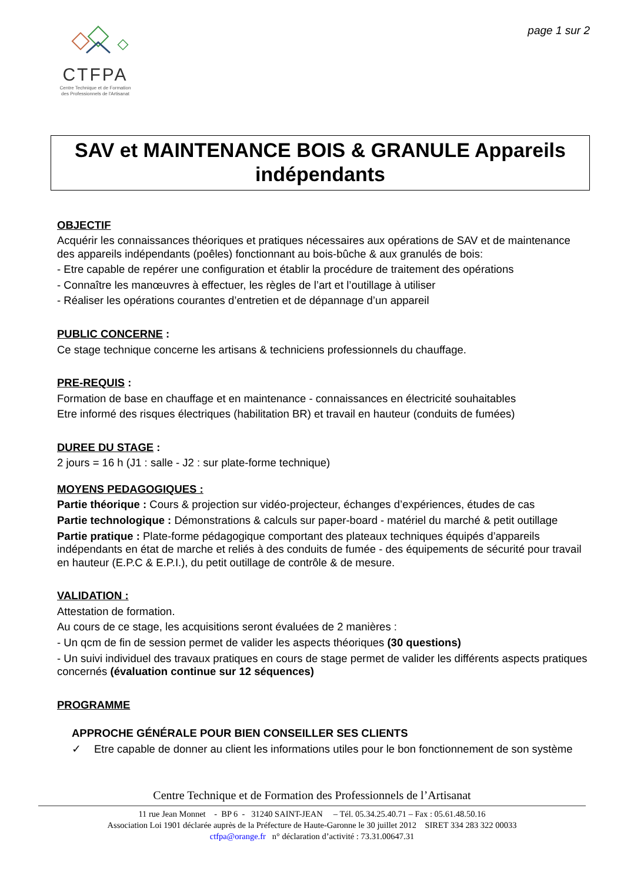CTFPA
Centre Technique et de Formation
des Professionnels de l'Artisanat
page 1 sur 2
SAV et MAINTENANCE BOIS & GRANULE Appareils indépendants
OBJECTIF
Acquérir les connaissances théoriques et pratiques nécessaires aux opérations de SAV et de maintenance des appareils indépendants (poêles) fonctionnant au bois-bûche & aux granulés de bois:
- Etre capable de repérer une configuration et établir la procédure de traitement des opérations
- Connaître les manœuvres à effectuer, les règles de l’art et l’outillage à utiliser
- Réaliser les opérations courantes d’entretien et de dépannage d’un appareil
PUBLIC CONCERNE :
Ce stage technique concerne les artisans & techniciens professionnels du chauffage.
PRE-REQUIS :
Formation de base en chauffage et en maintenance - connaissances en électricité souhaitables
Etre informé des risques électriques (habilitation BR) et travail en hauteur (conduits de fumées)
DUREE DU STAGE :
2 jours = 16 h (J1 : salle - J2 : sur plate-forme technique)
MOYENS PEDAGOGIQUES :
Partie théorique : Cours & projection sur vidéo-projecteur, échanges d’expériences, études de cas
Partie technologique : Démonstrations & calculs sur paper-board - matériel du marché & petit outillage
Partie pratique : Plate-forme pédagogique comportant des plateaux techniques équipés d’appareils indépendants en état de marche et reliés à des conduits de fumée - des équipements de sécurité pour travail en hauteur (E.P.C & E.P.I.), du petit outillage de contrôle & de mesure.
VALIDATION :
Attestation de formation.
Au cours de ce stage, les acquisitions seront évaluées de 2 manières :
- Un qcm de fin de session permet de valider les aspects théoriques (30 questions)
- Un suivi individuel des travaux pratiques en cours de stage permet de valider les différents aspects pratiques concernés (évaluation continue sur 12 séquences)
PROGRAMME
APPROCHE GÉNÉRALE POUR BIEN CONSEILLER SES CLIENTS
✓ Etre capable de donner au client les informations utiles pour le bon fonctionnement de son système
Centre Technique et de Formation des Professionnels de l’Artisanat
11 rue Jean Monnet - BP 6 - 31240 SAINT-JEAN – Tél. 05.34.25.40.71 – Fax : 05.61.48.50.16
Association Loi 1901 déclarée auprès de la Préfecture de Haute-Garonne le 30 juillet 2012 SIRET 334 283 322 00033
ctfpa@orange.fr n° déclaration d’activité : 73.31.00647.31